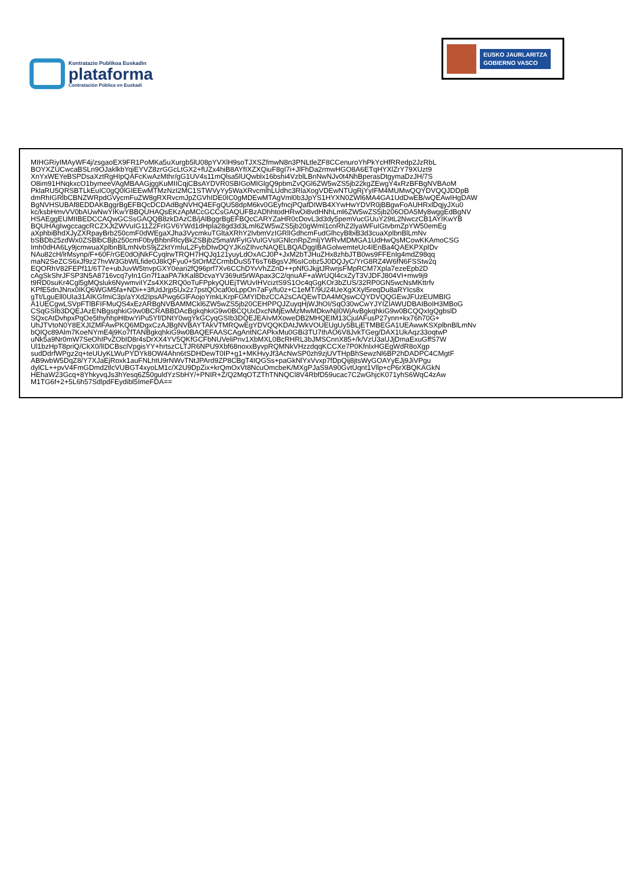Kontratazio Publikoa Euskadin
plataforma
Contratación Pública en Euskadi
EUSKO JAURLARITZA
GOBIERNO VASCO
MIHGRiyIMAyWF4j/zsgaoEX9FR1PoMKa5uXurgb5lU08pYVXlH9soTJXSZfmwN8n3PNLtleZF8CCenuroYhPkYcHfRRedp2JzRbL
BOYXZUCwcaBSLn9OJaklkbYqiEYVZ8zrGGcLtGX2+fUZx4hiB8AYfIXZXQiuF8gI7i+JlFhDa2rmwHGO8A6ETqHYXlZrY79XUzt9
XnYxWEYeBSPDsaXztRgHIpQAFcKwAzMthr/gG1UV4s11mQlsa5lUQwblx16bshi4VzblLBnNwNJv0t4NhBperasDtgymaDzJH/7S
O8im91HNqkxcO1bymeeVAgMBAAGjggKuMIICqjCBsAYDVR0SBIGoMIGlgQ9pbmZvQGl6ZW5wZS5jb22kgZEwgY4xRzBFBgNVBAoM
PklaRU5QRSBTLkEuIC0gQ0lGIEEwMTMzNzI2MC1STWVyYy5WaXRvcmlhLUdhc3RlaXogVDEwNTUgRjYyIFM4MUMwQQYDVQQJDDpB
dmRhIGRlbCBNZWRpdGVycmFuZW8gRXRvcmJpZGVhIDE0IC0gMDEwMTAgVml0b3JpYS1HYXN0ZWl6MA4GA1UdDwEB/wQEAwIHgDAW
BgNVHSUBAf8EDDAKBggrBgEFBQcDCDAdBgNVHQ4EFgQU58dpM6kv0GEyfncjPQafDIWB4XYwHwYDVR0jBBgwFoAUHRxlDqjyJXu0
kc/ksbHmvVV0bAUwNwYIKwYBBQUHAQsEKzApMCcGCCsGAQUFBzADhhtodHRwOi8vdHNhLml6ZW5wZS5jb206ODA5My8wggEdBgNV
HSAEggEUMIIBEDCCAQwGCSsGAQQB8zkDAzCB/jAlBggrBgEFBQcCARYZaHR0cDovL3d3dy5pemVucGUuY29tL2NwczCB1AYIKwYB
BQUHAgIwgccagcRCZXJtZWVuIG11Z2FrIGV6YWd1dHpla28gd3d3Lml6ZW5wZS5jb20gWml1cnRhZ2lyaWFuIGtvbmZpYW50emEg
aXphbiBhdXJyZXRpayBrb250cmF0dWEgaXJha3VycmkuTGltaXRhY2lvbmVzIGRlIGdhcmFudGlhcyBlbiB3d3cuaXplbnBlLmNv
bSBDb25zdWx0ZSBlbCBjb250cmF0byBhbnRlcyBkZSBjb25maWFyIGVuIGVsIGNlcnRpZmljYWRvMDMGA1UdHwQsMCowKKAmoCSG
Imh0dHA6Ly9jcmwuaXplbnBlLmNvbS9jZ2ktYmluL2FybDIwDQYJKoZIhvcNAQELBQADggIBAGolwemteUc4IEnBa4QAEKPXpIDv
NAu82cH/lrMsynp/F+60F/rGE0dOjNkFCyqlrwTRQH7HQJq121yuyLdOxACJ0P+JxM2bTJHuZHx8zhbJTB0ws9FFEnIg4mdZ98qq
maN2SeZCS6xJf9z27hvW3GbWlLfide0J8kQFyu0+5tOrMZCrmbDuS5T6sT6BgsVJf6sICobz5J0DQJyC/YrG8RZ4W6fN6FSStw2q
EQORhV82FEPf11/6T7e+ubJuvW5tnvpGXY0eari2fQ96prf7Xv6CChDYvVhZZnD++pNfGJkjjtJRwrjsFMpRCM7Xpla7ezeEpb2D
cAgSkShrJFSP3N5A8716vcq7yIn1Gn7f1aaPA7kKal8DcvaYV369ut5rWApax3C2/qnuAF+aWrUQl4cxZyT3VJDFJ804VI+mw9j9
t9RD0suKr4Cgl5gMQsluk6NywmviIYZs4XK2RQ0oTuFPpkyQUEjTWUvIHVciztS9S1Oc4qGgKOr3bZUS/32RP0GN5wcNsMKttrfv
KPfE5dnJNnx0IKQ6WGM5fa+NDi++3fUdJrjp5Ux2z7pstQOcaf0oLppOn7aFy/fu0z+C1eMT/9U24UeXgXXyl5reqDu8aRYIcs8x
gTt/LguEll0UIa31AIKGfmiC3p/aYXd2IpsAPwg6GlFAojoYmkLKrpFGMYIDbzCCA2sCAQEwTDA4MQswCQYDVQQGEwJFUzEUMBIG
A1UECgwLSVpFTlBFIFMuQS4xEzARBgNVBAMMCkl6ZW5wZS5jb20CEHPPQJZuyqHjWJhOI/SqO30wCwYJYIZIAWUDBAIBoIH3MBoG
CSqGSIb3DQEJAzENBgsqhkiG9w0BCRABBDAcBgkqhkiG9w0BCQUxDxcNMjEwMzMwMDkwNjI0WjAvBgkqhkiG9w0BCQQxIgQgbslD
SQxcAtDvhpxPqOe5thyhhpHtbwYiPu5Yf/DNtY0wgYkGCyqGSIb3DQEJEAIvMXoweDB2MHQEIM13CjulAFusP27ynn+kx76h70G+
UhJTVtoN0Y8EXJIZMFAwPKQ6MDgxCzAJBgNVBAYTAkVTMRQwEgYDVQQKDAtJWkVOUEUgUy5BLjETMBEGA1UEAwwKSXplbnBlLmNv
bQIQc89Alm7KoeNYmE4j9Ko7fTANBgkqhkiG9w0BAQEFAASCAgAntNCAPkxMu0GBi3TU7thAO6V8JvkTGeg/DAX1UkAqz33oqtwP
uNk5a9Nr0mW7SeOhIPvZObID8r4sDrXX4YV5QKfGCFbNUVeliPnv1XbMXL0BcRHRL3bJMSCnnX85+/k/VzU3aUJjDmaExuGffS7W
Ul1bzHpT8priQ/CkX0/lIDCBsclVpgisYY+hrtszCLTJR6NPU9Xbf68noxxByvpRQMNkVHzzdqqKCCXe7P0KfnlxHGEgWdR8oXgp
sudDdrfWPgz2q+teUUyKLWuPYDYk8OW4Ahn6tSDHDewT0IP+g1+MKHvyJf3AcNwSP0zh9zjUVTHpBhSewzNl6BP2hDADPC4CMgtF
AB9wbW5DqZ8/Y7XJaEjRoxk1auFNLhtU9rNWvTNtJPArd9ZP8CBgT4IQGSs+paGkNlYxVvxp7fDpQij8jtsWyGOAYyEJj9JiVPgu
dylCL++pvV4FmGDmd2tlcVUBGT4xyoLM1c/X2U9DpZix+krQmOxVt8NcuOmcbeK/MXgPJaS9A90GvtUqnt1Vllp+cP6rXBQKAGkN
HEhaW23Gcq+8YhkyvqJs3hYesq6Z50guldYzSbHY/+PNIR+Z/Q2MqOTZThTNNQCl8V4RbfD59ucac7C2wGhjcK071yhS6WqC4zAw
M1TG6f+2+5L6h57SdlpdFEydibl5ImeFDA==